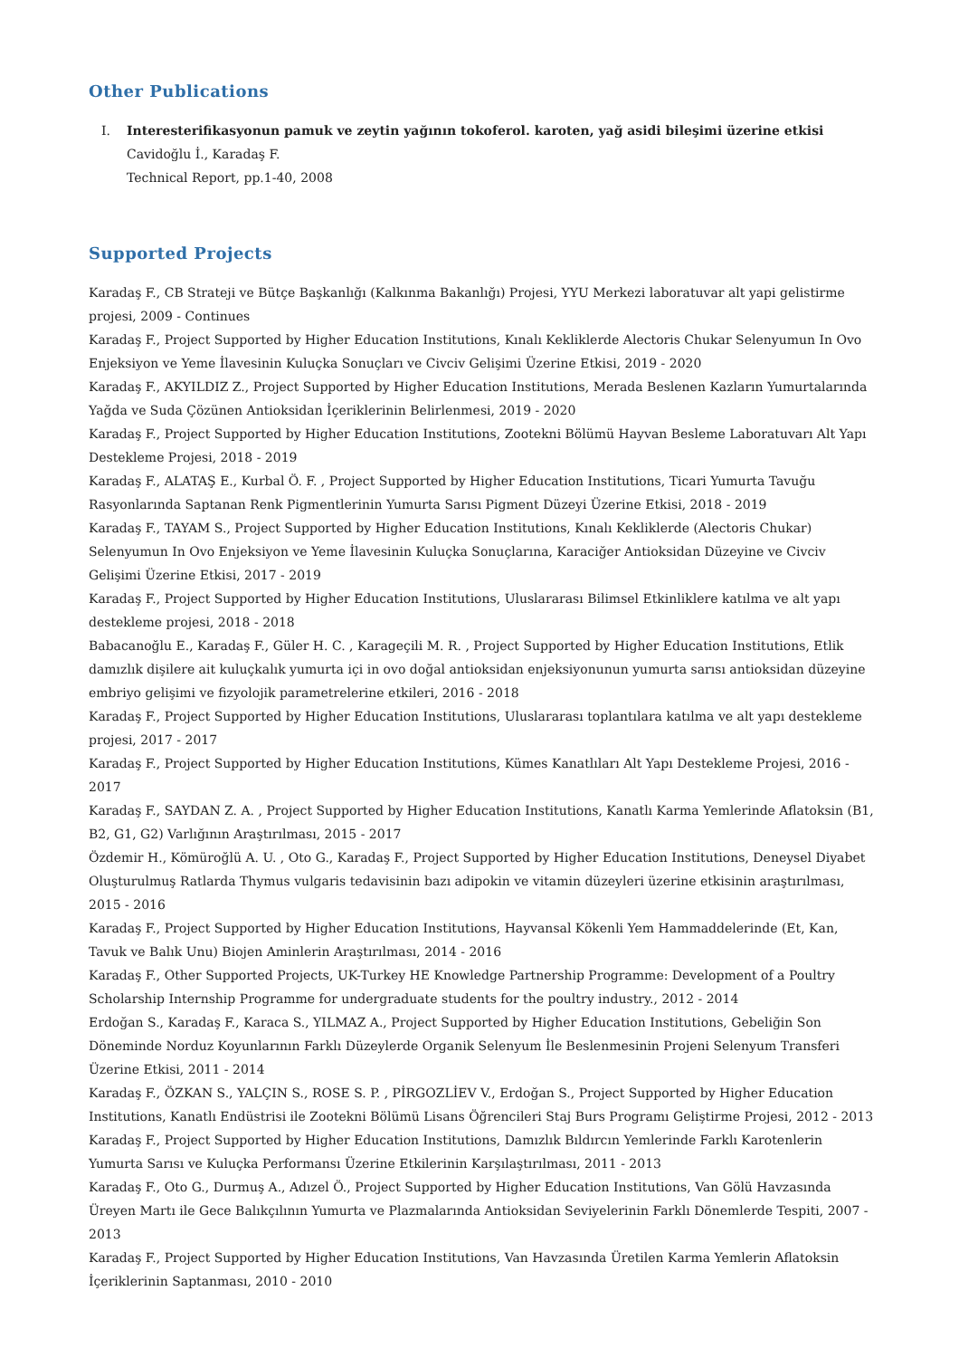Other Publications
I. Interesterifikasyonun pamuk ve zeytin yağının tokoferol. karoten, yağ asidi bileşimi üzerine etkisi
Cavidoğlu İ., Karadaş F.
Technical Report, pp.1-40, 2008
Supported Projects
Karadaş F., CB Strateji ve Bütçe Başkanlığı (Kalkınma Bakanlığı) Projesi, YYU Merkezi laboratuvar alt yapi gelistirme projesi, 2009 - Continues
Karadaş F., Project Supported by Higher Education Institutions, Kınalı Kekliklerde Alectoris Chukar Selenyumun In Ovo Enjeksiyon ve Yeme İlavesinin Kuluçka Sonuçları ve Civciv Gelişimi Üzerine Etkisi, 2019 - 2020
Karadaş F., AKYILDIZ Z., Project Supported by Higher Education Institutions, Merada Beslenen Kazların Yumurtalarında Yağda ve Suda Çözünen Antioksidan İçeriklerinin Belirlenmesi, 2019 - 2020
Karadaş F., Project Supported by Higher Education Institutions, Zootekni Bölümü Hayvan Besleme Laboratuvarı Alt Yapı Destekleme Projesi, 2018 - 2019
Karadaş F., ALATAŞ E., Kurbal Ö. F. , Project Supported by Higher Education Institutions, Ticari Yumurta Tavuğu Rasyonlarında Saptanan Renk Pigmentlerinin Yumurta Sarısı Pigment Düzeyi Üzerine Etkisi, 2018 - 2019
Karadaş F., TAYAM S., Project Supported by Higher Education Institutions, Kınalı Kekliklerde (Alectoris Chukar) Selenyumun In Ovo Enjeksiyon ve Yeme İlavesinin Kuluçka Sonuçlarına, Karaciğer Antioksidan Düzeyine ve Civciv Gelişimi Üzerine Etkisi, 2017 - 2019
Karadaş F., Project Supported by Higher Education Institutions, Uluslararası Bilimsel Etkinliklere katılma ve alt yapı destekleme projesi, 2018 - 2018
Babacanoğlu E., Karadaş F., Güler H. C. , Karageçili M. R. , Project Supported by Higher Education Institutions, Etlik damızlık dişilere ait kuluçkalık yumurta içi in ovo doğal antioksidan enjeksiyonunun yumurta sarısı antioksidan düzeyine embriyo gelişimi ve fizyolojik parametrelerine etkileri, 2016 - 2018
Karadaş F., Project Supported by Higher Education Institutions, Uluslararası toplantılara katılma ve alt yapı destekleme projesi, 2017 - 2017
Karadaş F., Project Supported by Higher Education Institutions, Kümes Kanatlıları Alt Yapı Destekleme Projesi, 2016 - 2017
Karadaş F., SAYDAN Z. A. , Project Supported by Higher Education Institutions, Kanatlı Karma Yemlerinde Aflatoksin (B1, B2, G1, G2) Varlığının Araştırılması, 2015 - 2017
Özdemir H., Kömüroğlü A. U. , Oto G., Karadaş F., Project Supported by Higher Education Institutions, Deneysel Diyabet Oluşturulmuş Ratlarda Thymus vulgaris tedavisinin bazı adipokin ve vitamin düzeyleri üzerine etkisinin araştırılması, 2015 - 2016
Karadaş F., Project Supported by Higher Education Institutions, Hayvansal Kökenli Yem Hammaddelerinde (Et, Kan, Tavuk ve Balık Unu) Biojen Aminlerin Araştırılması, 2014 - 2016
Karadaş F., Other Supported Projects, UK-Turkey HE Knowledge Partnership Programme: Development of a Poultry Scholarship Internship Programme for undergraduate students for the poultry industry., 2012 - 2014
Erdoğan S., Karadaş F., Karaca S., YILMAZ A., Project Supported by Higher Education Institutions, Gebeliğin Son Döneminde Norduz Koyunlarının Farklı Düzeylerde Organik Selenyum İle Beslenmesinin Projeni Selenyum Transferi Üzerine Etkisi, 2011 - 2014
Karadaş F., ÖZKAN S., YALÇIN S., ROSE S. P. , PİRGOZLİEV V., Erdoğan S., Project Supported by Higher Education Institutions, Kanatlı Endüstrisi ile Zootekni Bölümü Lisans Öğrencileri Staj Burs Programı Geliştirme Projesi, 2012 - 2013
Karadaş F., Project Supported by Higher Education Institutions, Damızlık Bıldırcın Yemlerinde Farklı Karotenlerin Yumurta Sarısı ve Kuluçka Performansı Üzerine Etkilerinin Karşılaştırılması, 2011 - 2013
Karadaş F., Oto G., Durmuş A., Adızel Ö., Project Supported by Higher Education Institutions, Van Gölü Havzasında Üreyen Martı ile Gece Balıkçılının Yumurta ve Plazmalarında Antioksidan Seviyelerinin Farklı Dönemlerde Tespiti, 2007 - 2013
Karadaş F., Project Supported by Higher Education Institutions, Van Havzasında Üretilen Karma Yemlerin Aflatoksin İçeriklerinin Saptanması, 2010 - 2010